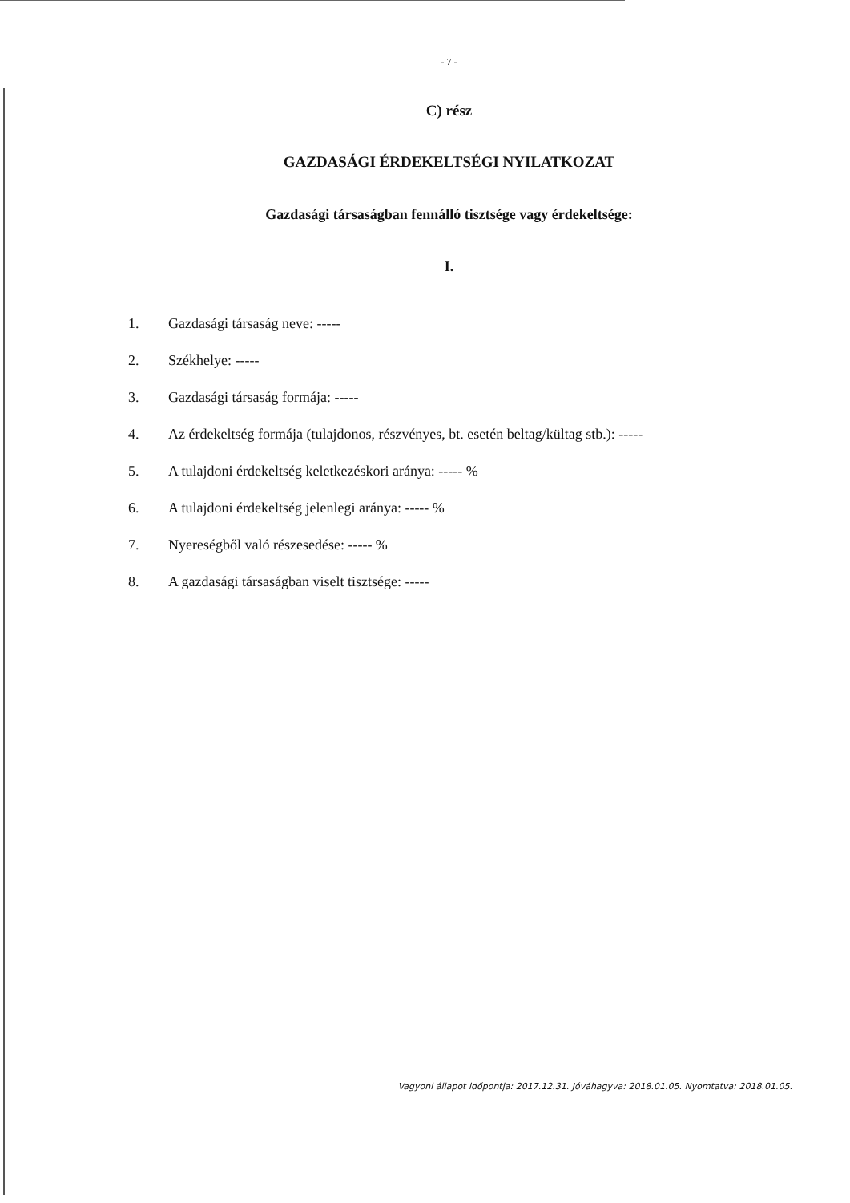- 7 -
C) rész
GAZDASÁGI ÉRDEKELTSÉGI NYILATKOZAT
Gazdasági társaságban fennálló tisztsége vagy érdekeltsége:
I.
1. Gazdasági társaság neve: -----
2. Székhelye: -----
3. Gazdasági társaság formája: -----
4. Az érdekeltség formája (tulajdonos, részvényes, bt. esetén beltag/kültag stb.): -----
5. A tulajdoni érdekeltség keletkezéskori aránya: ----- %
6. A tulajdoni érdekeltség jelenlegi aránya: ----- %
7. Nyereségből való részesedése: ----- %
8. A gazdasági társaságban viselt tisztsége: -----
Vagyoni állapot időpontja: 2017.12.31. Jóváhagyva: 2018.01.05. Nyomtatva: 2018.01.05.